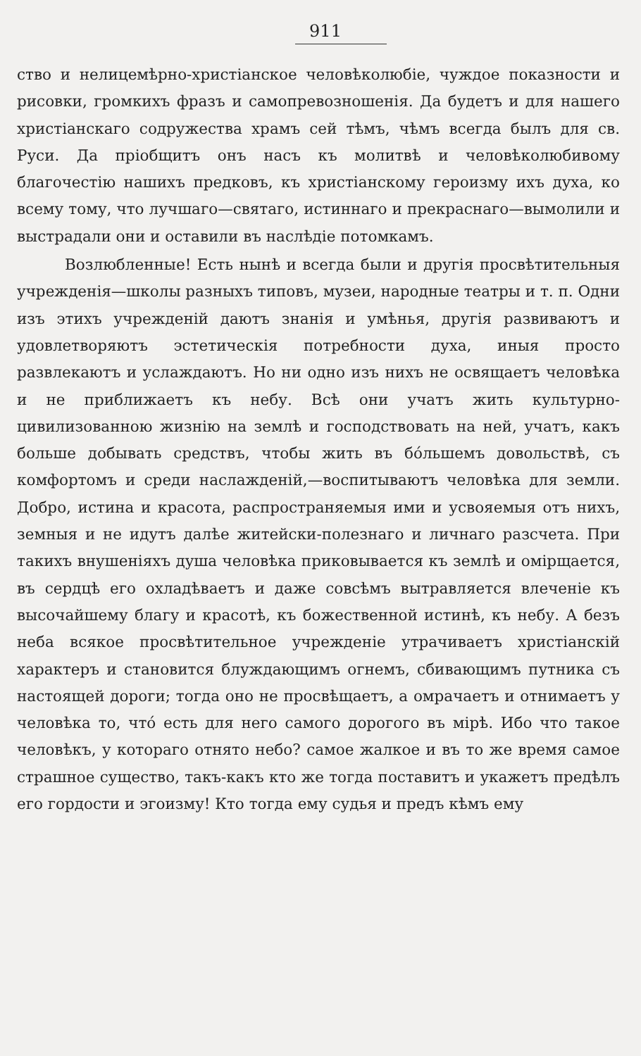911
ство и нелицемѣрно-христіанское человѣколюбіе, чуждое показности и рисовки, громкихъ фразъ и самопревозношенія. Да будетъ и для нашего христіанскаго содружества храмъ сей тѣмъ, чѣмъ всегда былъ для св. Руси. Да пріобщитъ онъ насъ къ молитвѣ и человѣколюбивому благочестію нашихъ предковъ, къ христіанскому героизму ихъ духа, ко всему тому, что лучшаго—святаго, истиннаго и прекраснаго—вымолили и выстрадали они и оставили въ наслѣдіе потомкамъ.
Возлюбленные! Есть нынѣ и всегда были и другія просвѣтительныя учрежденія—школы разныхъ типовъ, музеи, народные театры и т. п. Одни изъ этихъ учрежденій даютъ знанія и умѣнья, другія развиваютъ и удовлетворяютъ эстетическія потребности духа, иныя просто развлекаютъ и услаждаютъ. Но ни одно изъ нихъ не освящаетъ человѣка и не приближаетъ къ небу. Всѣ они учатъ жить культурно-цивилизованною жизнію на землѣ и господствовать на ней, учатъ, какъ больше добывать средствъ, чтобы жить въ бо́льшемъ довольствѣ, съ комфортомъ и среди наслажденій,—воспитываютъ человѣка для земли. Добро, истина и красота, распространяемыя ими и усвояемыя отъ нихъ, земныя и не идутъ далѣе житейски-полезнаго и личнаго разсчета. При такихъ внушеніяхъ душа человѣка приковывается къ землѣ и омірщается, въ сердцѣ его охладѣваетъ и даже совсѣмъ вытравляется влеченіе къ высочайшему благу и красотѣ, къ божественной истинѣ, къ небу. А безъ неба всякое просвѣтительное учрежденіе утрачиваетъ христіанскій характеръ и становится блуждающимъ огнемъ, сбивающимъ путника съ настоящей дороги; тогда оно не просвѣщаетъ, а омрачаетъ и отнимаетъ у человѣка то, что́ есть для него самого дорогого въ мірѣ. Ибо что такое человѣкъ, у котораго отнято небо? самое жалкое и въ то же время самое страшное существо, такъ-какъ кто же тогда поставитъ и укажетъ предѣлъ его гордости и эгоизму! Кто тогда ему судья и предъ кѣмъ ему